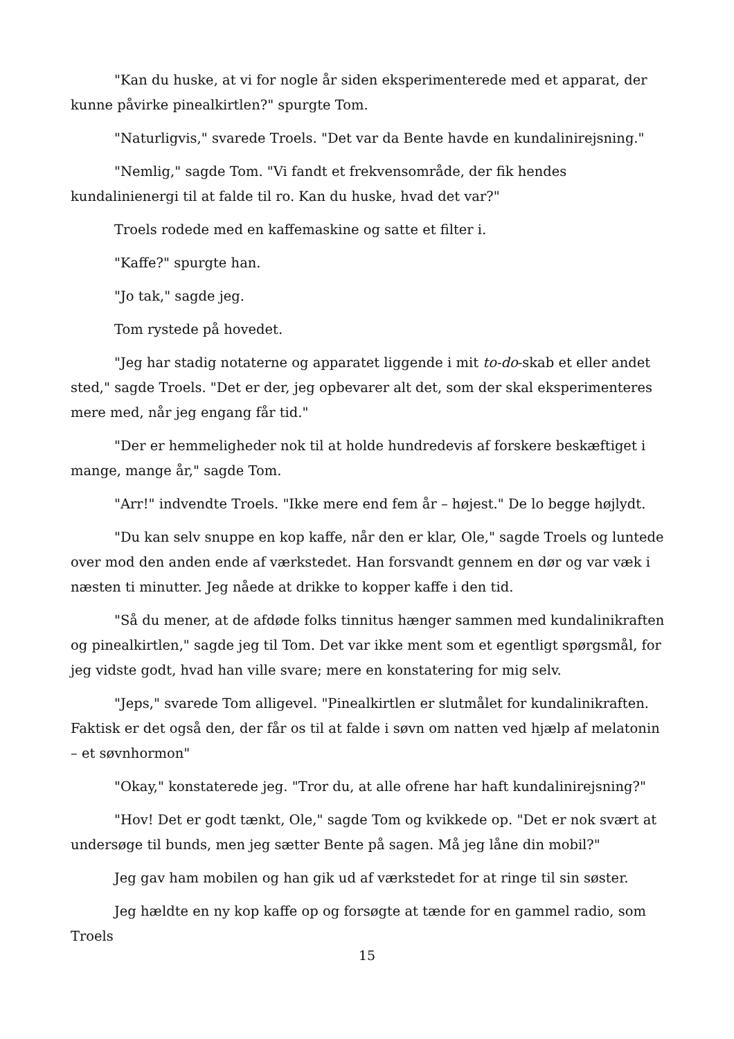"Kan du huske, at vi for nogle år siden eksperimenterede med et apparat, der kunne påvirke pinealkirtlen?" spurgte Tom.
"Naturligvis," svarede Troels. "Det var da Bente havde en kundalinirejsning."
"Nemlig," sagde Tom. "Vi fandt et frekvensområde, der fik hendes kundalinienergi til at falde til ro. Kan du huske, hvad det var?"
Troels rodede med en kaffemaskine og satte et filter i.
"Kaffe?" spurgte han.
"Jo tak," sagde jeg.
Tom rystede på hovedet.
"Jeg har stadig notaterne og apparatet liggende i mit to-do-skab et eller andet sted," sagde Troels. "Det er der, jeg opbevarer alt det, som der skal eksperimenteres mere med, når jeg engang får tid."
"Der er hemmeligheder nok til at holde hundredevis af forskere beskæftiget i mange, mange år," sagde Tom.
"Arr!" indvendte Troels. "Ikke mere end fem år – højest." De lo begge højlydt.
"Du kan selv snuppe en kop kaffe, når den er klar, Ole," sagde Troels og luntede over mod den anden ende af værkstedet. Han forsvandt gennem en dør og var væk i næsten ti minutter. Jeg nåede at drikke to kopper kaffe i den tid.
"Så du mener, at de afdøde folks tinnitus hænger sammen med kundalinikraften og pinealkirtlen," sagde jeg til Tom. Det var ikke ment som et egentligt spørgsmål, for jeg vidste godt, hvad han ville svare; mere en konstatering for mig selv.
"Jeps," svarede Tom alligevel. "Pinealkirtlen er slutmålet for kundalinikraften. Faktisk er det også den, der får os til at falde i søvn om natten ved hjælp af melatonin – et søvnhormon"
"Okay," konstaterede jeg. "Tror du, at alle ofrene har haft kundalinirejsning?"
"Hov! Det er godt tænkt, Ole," sagde Tom og kvikkede op. "Det er nok svært at undersøge til bunds, men jeg sætter Bente på sagen. Må jeg låne din mobil?"
Jeg gav ham mobilen og han gik ud af værkstedet for at ringe til sin søster.
Jeg hældte en ny kop kaffe op og forsøgte at tænde for en gammel radio, som Troels
15